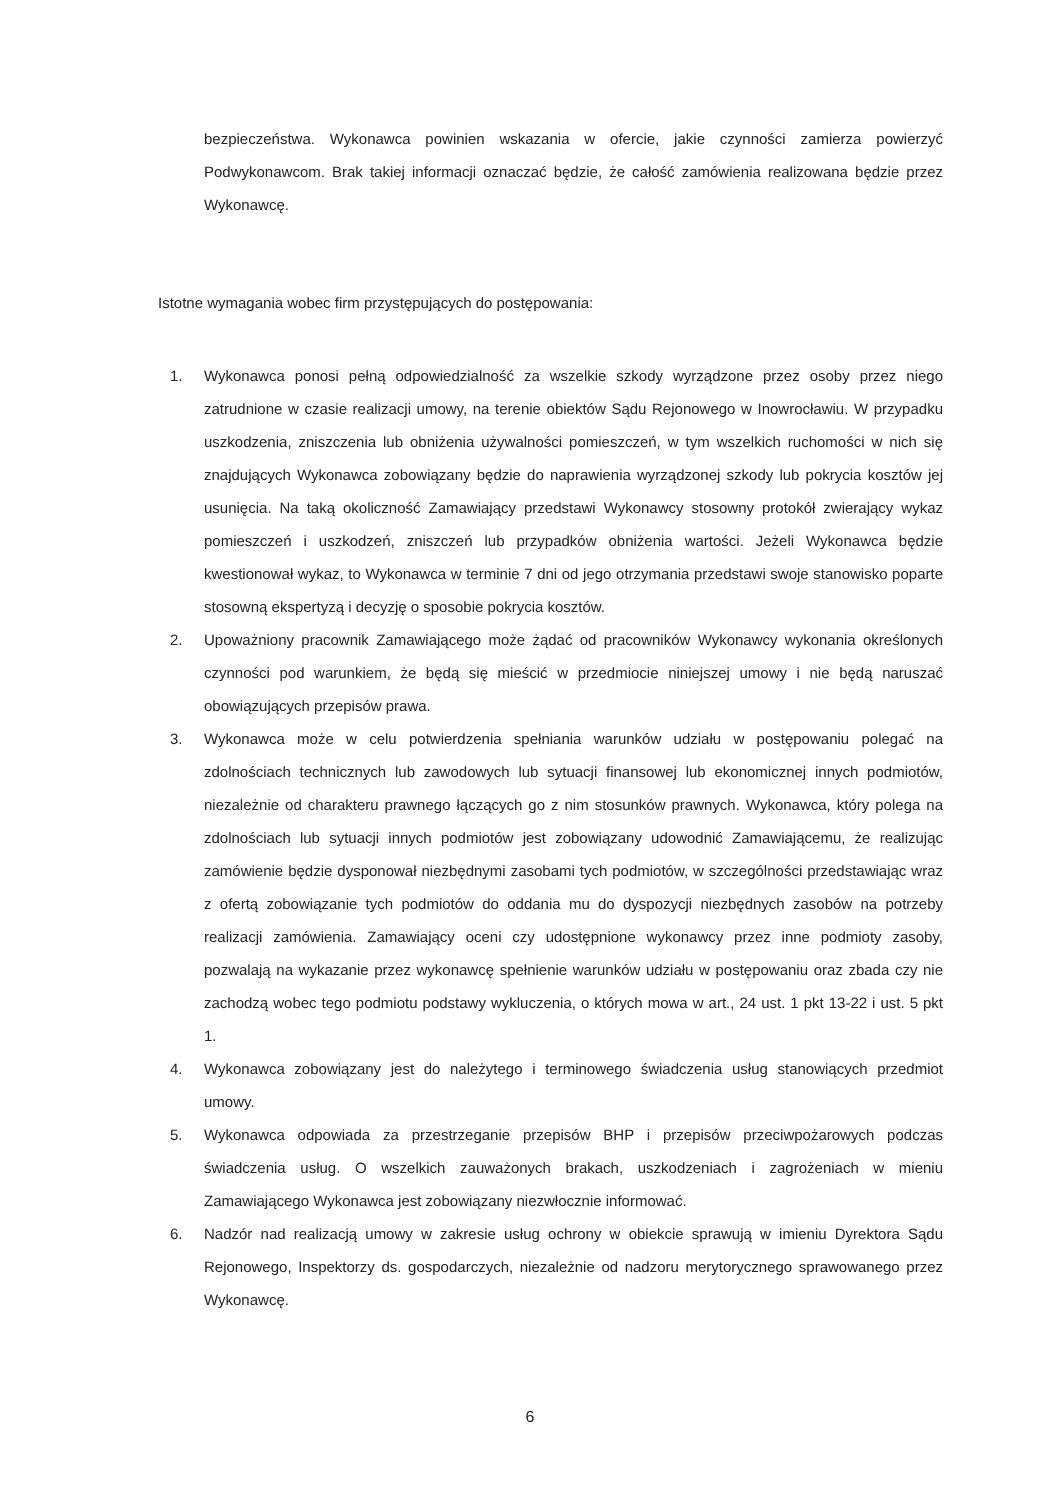bezpieczeństwa. Wykonawca powinien wskazania w ofercie, jakie czynności zamierza powierzyć Podwykonawcom. Brak takiej informacji oznaczać będzie, że całość zamówienia realizowana będzie przez Wykonawcę.
Istotne wymagania wobec firm przystępujących do postępowania:
1. Wykonawca ponosi pełną odpowiedzialność za wszelkie szkody wyrządzone przez osoby przez niego zatrudnione w czasie realizacji umowy, na terenie obiektów Sądu Rejonowego w Inowrocławiu. W przypadku uszkodzenia, zniszczenia lub obniżenia używalności pomieszczeń, w tym wszelkich ruchomości w nich się znajdujących Wykonawca zobowiązany będzie do naprawienia wyrządzonej szkody lub pokrycia kosztów jej usunięcia. Na taką okoliczność Zamawiający przedstawi Wykonawcy stosowny protokół zwierający wykaz pomieszczeń i uszkodzeń, zniszczeń lub przypadków obniżenia wartości. Jeżeli Wykonawca będzie kwestionował wykaz, to Wykonawca w terminie 7 dni od jego otrzymania przedstawi swoje stanowisko poparte stosowną ekspertyzą i decyzję o sposobie pokrycia kosztów.
2. Upoważniony pracownik Zamawiającego może żądać od pracowników Wykonawcy wykonania określonych czynności pod warunkiem, że będą się mieścić w przedmiocie niniejszej umowy i nie będą naruszać obowiązujących przepisów prawa.
3. Wykonawca może w celu potwierdzenia spełniania warunków udziału w postępowaniu polegać na zdolnościach technicznych lub zawodowych lub sytuacji finansowej lub ekonomicznej innych podmiotów, niezależnie od charakteru prawnego łączących go z nim stosunków prawnych. Wykonawca, który polega na zdolnościach lub sytuacji innych podmiotów jest zobowiązany udowodnić Zamawiającemu, że realizując zamówienie będzie dysponował niezbędnymi zasobami tych podmiotów, w szczególności przedstawiając wraz z ofertą zobowiązanie tych podmiotów do oddania mu do dyspozycji niezbędnych zasobów na potrzeby realizacji zamówienia. Zamawiający oceni czy udostępnione wykonawcy przez inne podmioty zasoby, pozwalają na wykazanie przez wykonawcę spełnienie warunków udziału w postępowaniu oraz zbada czy nie zachodzą wobec tego podmiotu podstawy wykluczenia, o których mowa w art., 24 ust. 1 pkt 13-22 i ust. 5 pkt 1.
4. Wykonawca zobowiązany jest do należytego i terminowego świadczenia usług stanowiących przedmiot umowy.
5. Wykonawca odpowiada za przestrzeganie przepisów BHP i przepisów przeciwpożarowych podczas świadczenia usług. O wszelkich zauważonych brakach, uszkodzeniach i zagrożeniach w mieniu Zamawiającego Wykonawca jest zobowiązany niezwłocznie informować.
6. Nadzór nad realizacją umowy w zakresie usług ochrony w obiekcie sprawują w imieniu Dyrektora Sądu Rejonowego, Inspektorzy ds. gospodarczych, niezależnie od nadzoru merytorycznego sprawowanego przez Wykonawcę.
6